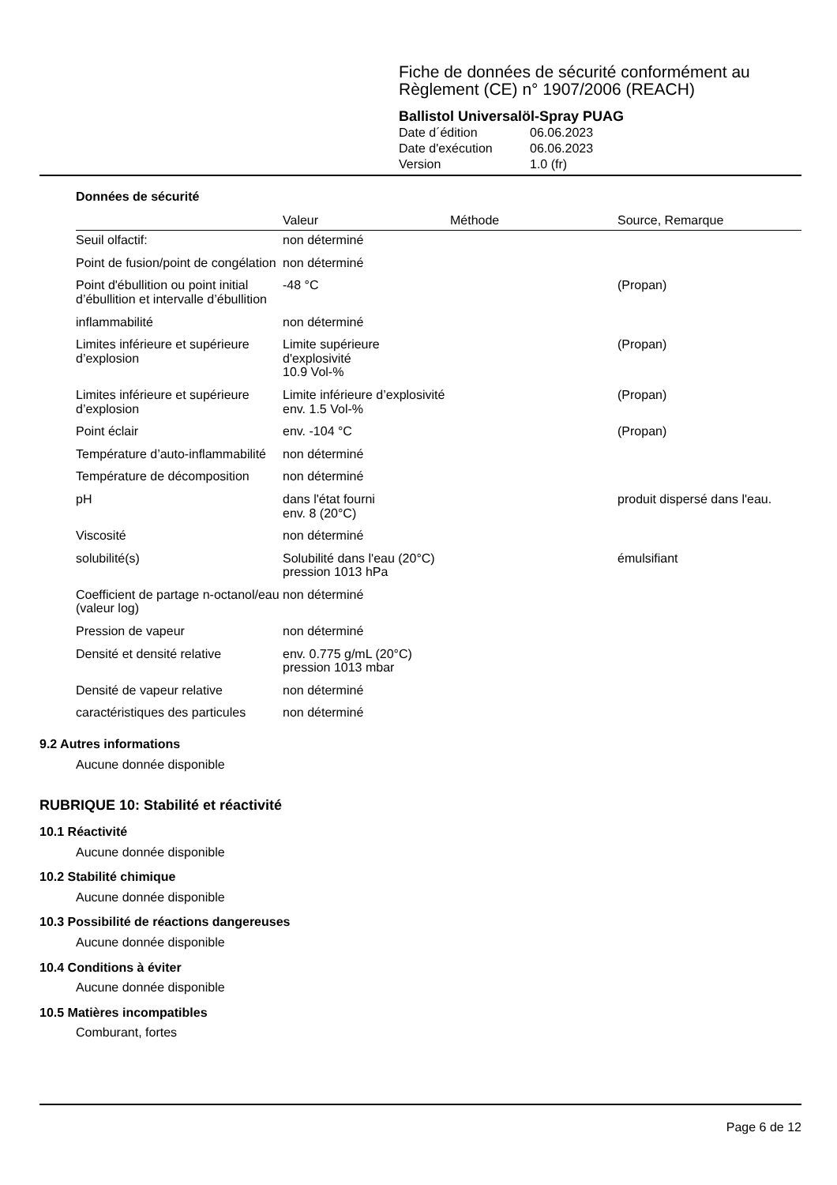Fiche de données de sécurité conformément au
Règlement (CE) n° 1907/2006 (REACH)
Ballistol Universalöl-Spray PUAG
| Date d´édition | 06.06.2023 |
| Date d'exécution | 06.06.2023 |
| Version | 1.0 (fr) |
Données de sécurité
| | Valeur | Méthode | Source, Remarque |
| --- | --- | --- | --- |
| Seuil olfactif: | non déterminé | | |
| Point de fusion/point de congélation | non déterminé | | |
| Point d'ébullition ou point initial d’ébullition et intervalle d’ébullition | -48 °C | | (Propan) |
| inflammabilité | non déterminé | | |
| Limites inférieure et supérieure d’explosion | Limite supérieure d'explosivité 10.9 Vol-% | | (Propan) |
| Limites inférieure et supérieure d’explosion | Limite inférieure d’explosivité env. 1.5 Vol-% | | (Propan) |
| Point éclair | env. -104 °C | | (Propan) |
| Température d’auto-inflammabilité | non déterminé | | |
| Température de décomposition | non déterminé | | |
| pH | dans l'état fourni env. 8 (20°C) | | produit dispersé dans l'eau. |
| Viscosité | non déterminé | | |
| solubilité(s) | Solubilité dans l'eau (20°C) pression 1013 hPa | | émulsifiant |
| Coefficient de partage n-octanol/eau (valeur log) | non déterminé | | |
| Pression de vapeur | non déterminé | | |
| Densité et densité relative | env. 0.775 g/mL (20°C) pression 1013 mbar | | |
| Densité de vapeur relative | non déterminé | | |
| caractéristiques des particules | non déterminé | | |
9.2 Autres informations
Aucune donnée disponible
RUBRIQUE 10: Stabilité et réactivité
10.1 Réactivité
Aucune donnée disponible
10.2 Stabilité chimique
Aucune donnée disponible
10.3 Possibilité de réactions dangereuses
Aucune donnée disponible
10.4 Conditions à éviter
Aucune donnée disponible
10.5 Matières incompatibles
Comburant, fortes
Page 6 de 12